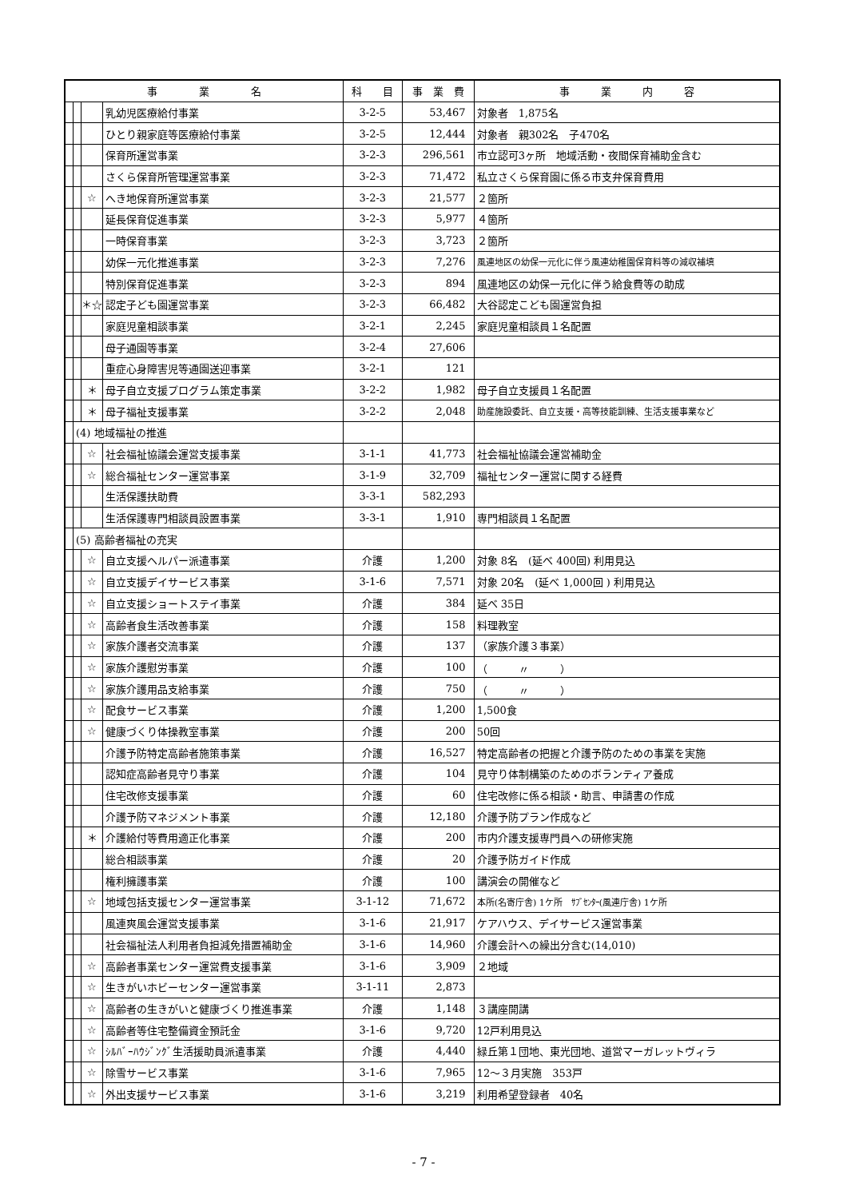| 事 業 名 | | | | 科 目 | 事 業 費 | 事 業 内 容 |
| --- | --- | --- | --- | --- | --- | --- |
| | | | 乳幼児医療給付事業 | 3-2-5 | 53,467 | 対象者 1,875名 |
| | | | ひとり親家庭等医療給付事業 | 3-2-5 | 12,444 | 対象者 親302名 子470名 |
| | | | 保育所運営事業 | 3-2-3 | 296,561 | 市立認可3ヶ所 地域活動・夜間保育補助金含む |
| | | | さくら保育所管理運営事業 | 3-2-3 | 71,472 | 私立さくら保育園に係る市支弁保育費用 |
| | | ☆ | へき地保育所運営事業 | 3-2-3 | 21,577 | ２箇所 |
| | | | 延長保育促進事業 | 3-2-3 | 5,977 | ４箇所 |
| | | | 一時保育事業 | 3-2-3 | 3,723 | ２箇所 |
| | | | 幼保一元化推進事業 | 3-2-3 | 7,276 | 風連地区の幼保一元化に伴う風連幼稚園保育料等の減収補填 |
| | | | 特別保育促進事業 | 3-2-3 | 894 | 風連地区の幼保一元化に伴う給食費等の助成 |
| | | ＊☆ | 認定子ども園運営事業 | 3-2-3 | 66,482 | 大谷認定こども園運営負担 |
| | | | 家庭児童相談事業 | 3-2-1 | 2,245 | 家庭児童相談員１名配置 |
| | | | 母子通園等事業 | 3-2-4 | 27,606 | |
| | | | 重症心身障害児等通園送迎事業 | 3-2-1 | 121 | |
| | | ＊ | 母子自立支援プログラム策定事業 | 3-2-2 | 1,982 | 母子自立支援員１名配置 |
| | | ＊ | 母子福祉支援事業 | 3-2-2 | 2,048 | 助産施設委託、自立支援・高等技能訓練、生活支援事業など |
| | (4) 地域福祉の推進 | | | | | |
| | | ☆ | 社会福祉協議会運営支援事業 | 3-1-1 | 41,773 | 社会福祉協議会運営補助金 |
| | | ☆ | 総合福祉センター運営事業 | 3-1-9 | 32,709 | 福祉センター運営に関する経費 |
| | | | 生活保護扶助費 | 3-3-1 | 582,293 | |
| | | | 生活保護専門相談員設置事業 | 3-3-1 | 1,910 | 専門相談員１名配置 |
| | (5) 高齢者福祉の充実 | | | | | |
| | | ☆ | 自立支援ヘルパー派遣事業 | 介護 | 1,200 | 対象 8名 (延べ 400回) 利用見込 |
| | | ☆ | 自立支援デイサービス事業 | 3-1-6 | 7,571 | 対象 20名 (延べ 1,000回 ) 利用見込 |
| | | ☆ | 自立支援ショートステイ事業 | 介護 | 384 | 延べ 35日 |
| | | ☆ | 高齢者食生活改善事業 | 介護 | 158 | 料理教室 |
| | | ☆ | 家族介護者交流事業 | 介護 | 137 | （家族介護３事業） |
| | | ☆ | 家族介護慰労事業 | 介護 | 100 | （ 〃 ） |
| | | ☆ | 家族介護用品支給事業 | 介護 | 750 | （ 〃 ） |
| | | ☆ | 配食サービス事業 | 介護 | 1,200 | 1,500食 |
| | | ☆ | 健康づくり体操教室事業 | 介護 | 200 | 50回 |
| | | | 介護予防特定高齢者施策事業 | 介護 | 16,527 | 特定高齢者の把握と介護予防のための事業を実施 |
| | | | 認知症高齢者見守り事業 | 介護 | 104 | 見守り体制構築のためのボランティア養成 |
| | | | 住宅改修支援事業 | 介護 | 60 | 住宅改修に係る相談・助言、申請書の作成 |
| | | | 介護予防マネジメント事業 | 介護 | 12,180 | 介護予防プラン作成など |
| | | ＊ | 介護給付等費用適正化事業 | 介護 | 200 | 市内介護支援専門員への研修実施 |
| | | | 総合相談事業 | 介護 | 20 | 介護予防ガイド作成 |
| | | | 権利擁護事業 | 介護 | 100 | 講演会の開催など |
| | | ☆ | 地域包括支援センター運営事業 | 3-1-12 | 71,672 | 本所(名寄庁舎) 1ケ所 ｻﾌﾞｾﾝﾀｰ(風連庁舎) 1ケ所 |
| | | | 風連爽風会運営支援事業 | 3-1-6 | 21,917 | ケアハウス、デイサービス運営事業 |
| | | | 社会福祉法人利用者負担減免措置補助金 | 3-1-6 | 14,960 | 介護会計への繰出分含む(14,010) |
| | | ☆ | 高齢者事業センター運営費支援事業 | 3-1-6 | 3,909 | ２地域 |
| | | ☆ | 生きがいホビーセンター運営事業 | 3-1-11 | 2,873 | |
| | | ☆ | 高齢者の生きがいと健康づくり推進事業 | 介護 | 1,148 | ３講座開講 |
| | | ☆ | 高齢者等住宅整備資金預託金 | 3-1-6 | 9,720 | 12戸利用見込 |
| | | ☆ | ｼﾙﾊﾞｰﾊｳｼﾞﾝｸﾞ生活援助員派遣事業 | 介護 | 4,440 | 緑丘第１団地、東光団地、道営マーガレットヴィラ |
| | | ☆ | 除雪サービス事業 | 3-1-6 | 7,965 | 12～３月実施 353戸 |
| | | ☆ | 外出支援サービス事業 | 3-1-6 | 3,219 | 利用希望登録者 40名 |
- 7 -